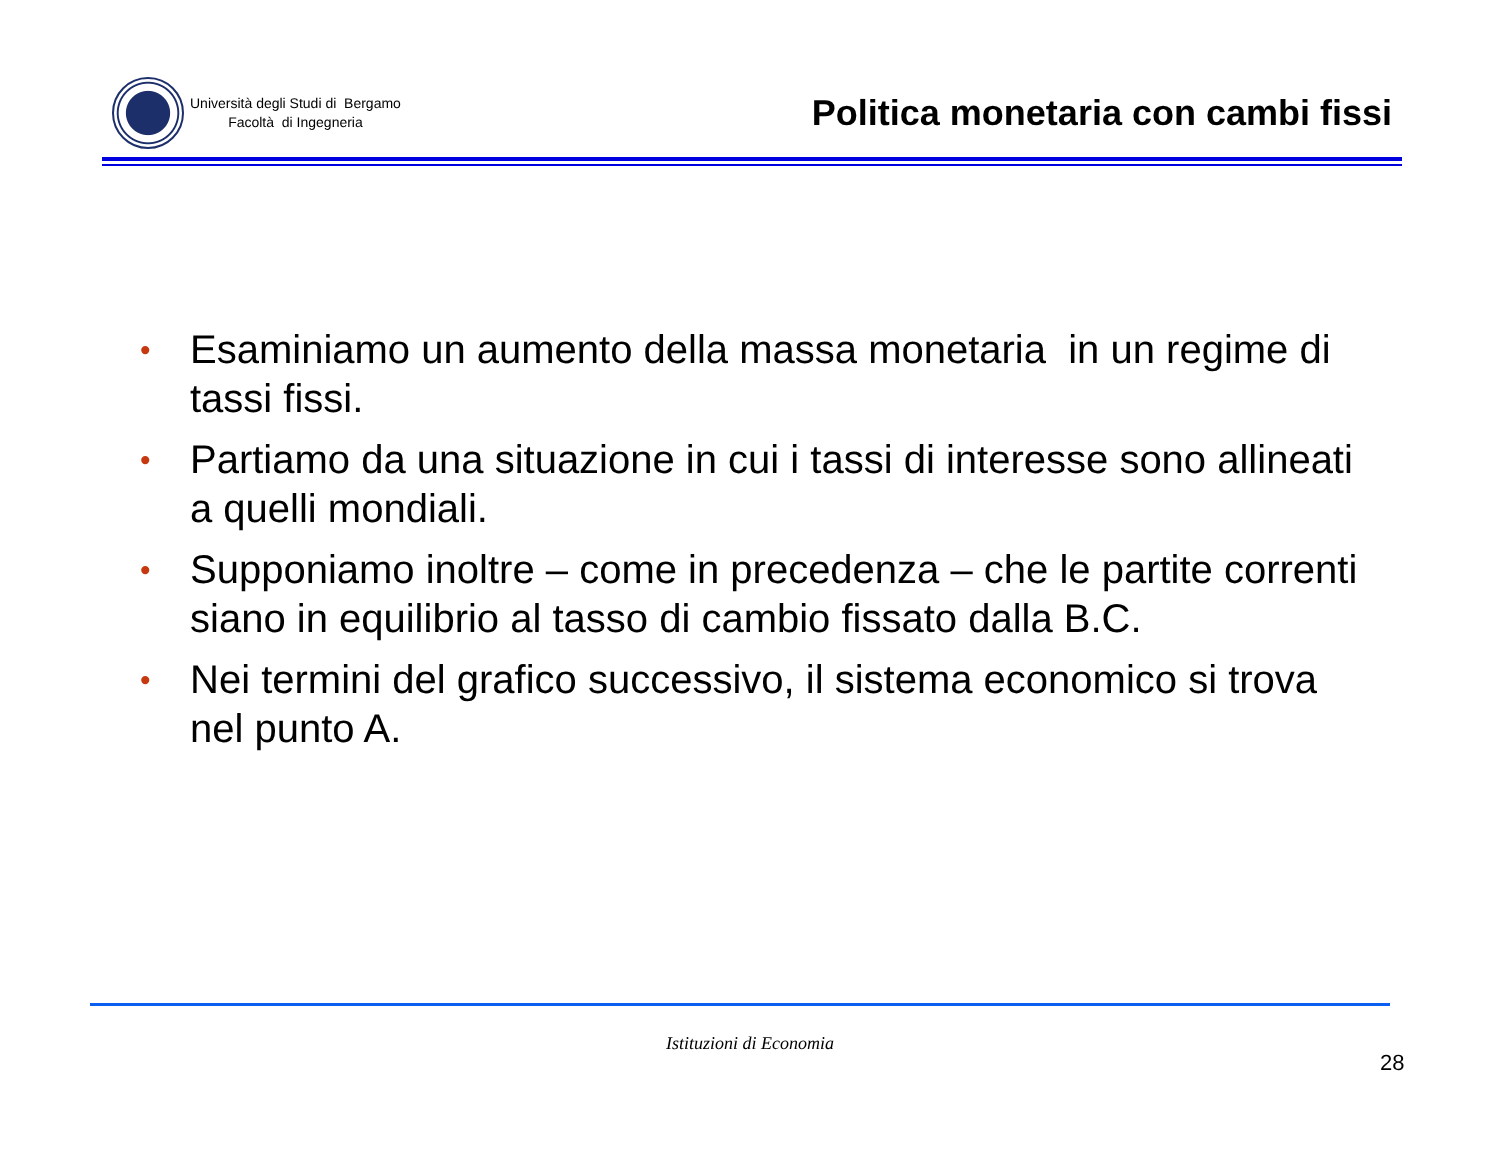Università degli Studi di Bergamo
Facoltà di Ingegneria
Politica monetaria con cambi fissi
• Esaminiamo un aumento della massa monetaria in un regime di tassi fissi.
• Partiamo da una situazione in cui i tassi di interesse sono allineati a quelli mondiali.
• Supponiamo inoltre – come in precedenza – che le partite correnti siano in equilibrio al tasso di cambio fissato dalla B.C.
• Nei termini del grafico successivo, il sistema economico si trova nel punto A.
Istituzioni di Economia
28